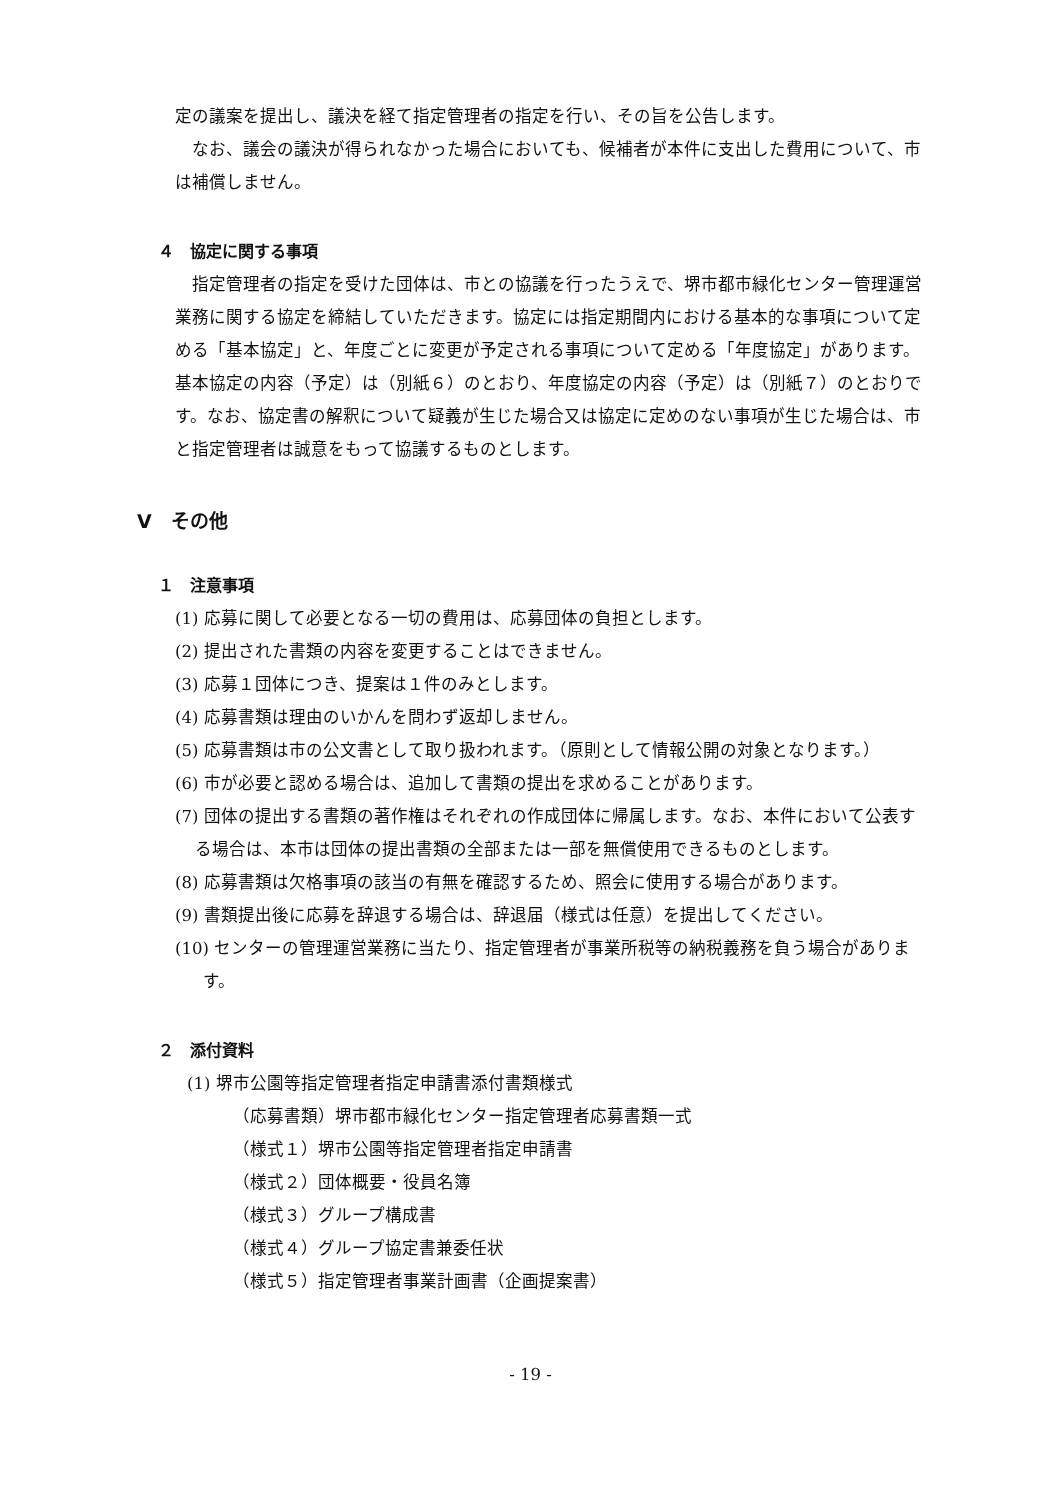定の議案を提出し、議決を経て指定管理者の指定を行い、その旨を公告します。
なお、議会の議決が得られなかった場合においても、候補者が本件に支出した費用について、市は補償しません。
４　協定に関する事項
指定管理者の指定を受けた団体は、市との協議を行ったうえで、堺市都市緑化センター管理運営業務に関する協定を締結していただきます。協定には指定期間内における基本的な事項について定める「基本協定」と、年度ごとに変更が予定される事項について定める「年度協定」があります。基本協定の内容（予定）は（別紙６）のとおり、年度協定の内容（予定）は（別紙７）のとおりです。なお、協定書の解釈について疑義が生じた場合又は協定に定めのない事項が生じた場合は、市と指定管理者は誠意をもって協議するものとします。
Ⅴ　その他
１　注意事項
(1) 応募に関して必要となる一切の費用は、応募団体の負担とします。
(2) 提出された書類の内容を変更することはできません。
(3) 応募１団体につき、提案は１件のみとします。
(4) 応募書類は理由のいかんを問わず返却しません。
(5) 応募書類は市の公文書として取り扱われます。（原則として情報公開の対象となります。）
(6) 市が必要と認める場合は、追加して書類の提出を求めることがあります。
(7) 団体の提出する書類の著作権はそれぞれの作成団体に帰属します。なお、本件において公表する場合は、本市は団体の提出書類の全部または一部を無償使用できるものとします。
(8) 応募書類は欠格事項の該当の有無を確認するため、照会に使用する場合があります。
(9) 書類提出後に応募を辞退する場合は、辞退届（様式は任意）を提出してください。
(10) センターの管理運営業務に当たり、指定管理者が事業所税等の納税義務を負う場合があります。
２　添付資料
(1) 堺市公園等指定管理者指定申請書添付書類様式
（応募書類）堺市都市緑化センター指定管理者応募書類一式
（様式１）堺市公園等指定管理者指定申請書
（様式２）団体概要・役員名簿
（様式３）グループ構成書
（様式４）グループ協定書兼委任状
（様式５）指定管理者事業計画書（企画提案書）
- 19 -